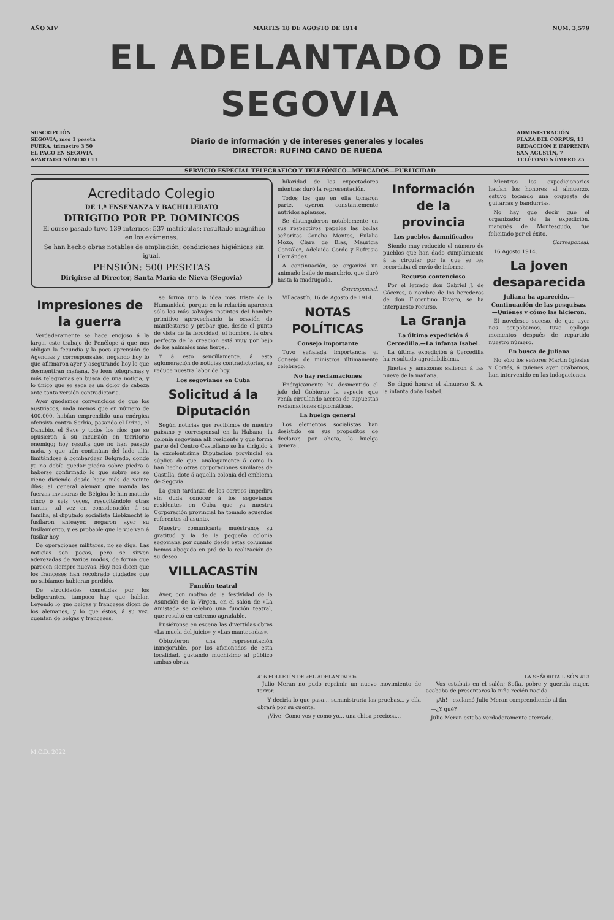AÑO XIV MARTES 18 DE AGOSTO DE 1914 NUM. 3,579
EL ADELANTADO DE SEGOVIA
SUSCRIPCIÓN
SEGOVIA, mes 1 peseta
FUERA, trimestre 3'50
EL PAGO EN SEGOVIA
APARTADO NÚMERO 11
Diario de información y de intereses generales y locales
DIRECTOR: RUFINO CANO DE RUEDA
ADMINISTRACIÓN
PLAZA DEL CORPUS, 11
REDACCIÓN E IMPRENTA
SAN AGUSTÍN, 7
TELÉFONO NÚMERO 25
SERVICIO ESPECIAL TELEGRÁFICO Y TELEFÓNICO—MERCADOS—PUBLICIDAD
Acreditado Colegio
DE 1.ª ENSEÑANZA Y BACHILLERATO
DIRIGIDO POR PP. DOMINICOS
El curso pasado tuvo 139 internos: 537 matrículas: resultado magnífico en los exámenes.
Se han hecho obras notables de ampliación; condiciones higiénicas sin igual.
PENSIÓN: 500 PESETAS
Dirigirse al Director, Santa María de Nieva (Segovia)
Impresiones de la guerra
Verdaderamente se hace enojoso á la larga, este trabajo de Penélope á que nos obligan la fecundia y la poca aprensión de Agencias y corresponsales, negando hoy lo que afirmaron ayer y asegurando hoy lo que desmentirán mañana. Se leen telegramas y más telegramas en busca de una noticia, y lo único que se saca es un dolor de cabeza ante tanta versión contradictoria.
Ayer quedamos convencidos de que los austriacos, nada menos que en número de 400.000, habían emprendido una enérgica ofensiva contra Serbia, pasando el Drina, el Danubio, el Save y todos los ríos que se opusieron á su incursión en territorio enemigo; hoy resulta que no han pasado nada, y que aún continúan del lado allá, limitándose á bombardear Belgrado, donde ya no debía quedar piedra sobre piedra á haberse confirmado lo que sobre eso se viene diciendo desde hace más de veinte días; al general alemán que manda las fuerzas invasoras de Bélgica le han matado cinco ó seis veces, resucitándole otras tantas, tal vez en consideración á su familia; al diputado socialista Liebknecht le fusilaron anteayer, negaron ayer su fusilamiento, y es probable que le vuelvan á fusilar hoy.
De operaciones militares, no se diga. Las noticias son pocas, pero se sirven aderezadas de varios modos, de forma que parecen siempre nuevas. Hoy nos dicen que los franceses han recobrado ciudades que no sabíamos hubieran perdido.
De atrocidades cometidas por los beligerantes, tampoco hay que hablar. Leyendo lo que belgas y franceses dicen de los alemanes, y lo que éstos, á su vez, cuentan de belgas y franceses,
se forma uno la idea más triste de la Humanidad; porque en la relación aparecen sólo los más salvajes instintos del hombre primitivo aprovechando la ocasión de manifestarse y probar que, desde el punto de vista de la ferocidad, el hombre, la obra perfecta de la creación está muy por bajo de los animales más fieros...
Y á esto sencillamente, á esta aglomeración de noticias contradictorias, se reduce nuestra labor de hoy.
Los segovianos en Cuba
Solicitud á la Diputación
Según noticias que recibimos de nuestro paisano y corresponsal en la Habana, la colonia segoviana allí residente y que forma parte del Centro Castellano se ha dirigido á la excelentísima Diputación provincial en súplica de que, análogamente á como lo han hecho otras corporaciones similares de Castilla, dote á aquella colonia del emblema de Segovia.
La gran tardanza de los correos impedirá sin duda conocer á los segovianos residentes en Cuba que ya nuestra Corporación provincial ha tomado acuerdos referentes al asunto.
Nuestro comunicante muéstranos su gratitud y la de la pequeña colonia segoviana por cuanto desde estas columnas hemos abogado en pró de la realización de su deseo.
VILLACASTÍN
Función teatral
Ayer, con motivo de la festividad de la Asunción de la Virgen, en el salón de «La Amistad» se celebró una función teatral, que resultó en extremo agradable.
Pusiéronse en escena las divertidas obras «La muela del juicio» y «Las mantecadas».
Obtuvieron una representación inmejorable, por los aficionados de esta localidad, gustando muchísimo al público ambas obras.
hilaridad de los expectadores mientras duró la representación.
Todos los que en ella tomaron parte, oyeron constantemente nutridos aplausos.
Se distinguieron notablemente en sus respectivos papeles las bellas señoritas Concha Montes, Eulalia Mozo, Clara de Blas, Mauricia González, Adelaida Gordo y Eufrasia Hernández.
A continuación, se organizó un animado baile de manubrio, que duró hasta la madrugada.
Corresponsal.
Villacastín, 16 de Agosto de 1914.
NOTAS POLÍTICAS
Consejo importante
Tuvo señalada importancia el Consejo de ministros últimamente celebrado.
No hay reclamaciones
Enérgicamente ha desmentido el jefe del Gobierno la especie que venía circulando acerca de supuestas reclamaciones diplomáticas.
La huelga general
Los elementos socialistas han desistido en sus propósitos de declarar, por ahora, la huelga general.
Información de la provincia
Los pueblos damnificados
Siendo muy reducido el número de pueblos que han dado cumplimiento á la circular por la que se les recordaba el envío de informe.
Recurso contencioso
Por el letrado don Gabriel J. de Cáceres, á nombre de los herederos de don Florentino Rivero, se ha interpuesto recurso.
La Granja
La última expedición á Cercedilla.—La infanta Isabel.
La última expedición á Cercedilla ha resultado agradabilísima.
Jinetes y amazonas salieron á las nueve de la mañana.
Se dignó honrar el almuerzo S. A. la infanta doña Isabel.
Mientras los expedicionarios hacían los honores al almuerzo, estuvo tocando una orquesta de guitarras y bandurrias.
No hay que decir que el organizador de la expedición, marqués de Montesgudo, fué felicitado por el éxito.
Corresponsal.
16 Agosto 1914.
La joven desaparecida
Juliana ha aparecido.—Continuación de las pesquisas.—Quiénes y cómo las hicieron.
El novelesco suceso, de que ayer nos ocupábamos, tuvo epílogo momentos después de repartido nuestro número.
En busca de Juliana
No sólo los señores Martín Iglesias y Cortés, á quienes ayer citábamos, han intervenido en las indagaciones.
416 FOLLETÍN DE «EL ADELANTADO» LA SEÑORITA LISÓN 413
Julio Meran no pudo reprimir un nuevo movimiento de terror.
—Y decirla lo que pasa... suministraría las pruebas... y ella obrará por su cuenta.
—¡Vive! Como vos y como yo... una chica preciosa...
—Vos estabais en el salón; Sofía, pobre y querida mujer, acababa de presentaros la niña recién nacida.
—¡Ah!—exclamó Julio Meran comprendiendo al fin.
—¿Y qué?
Julio Meran estaba verdaderamente aterrado.
M.C.D. 2022